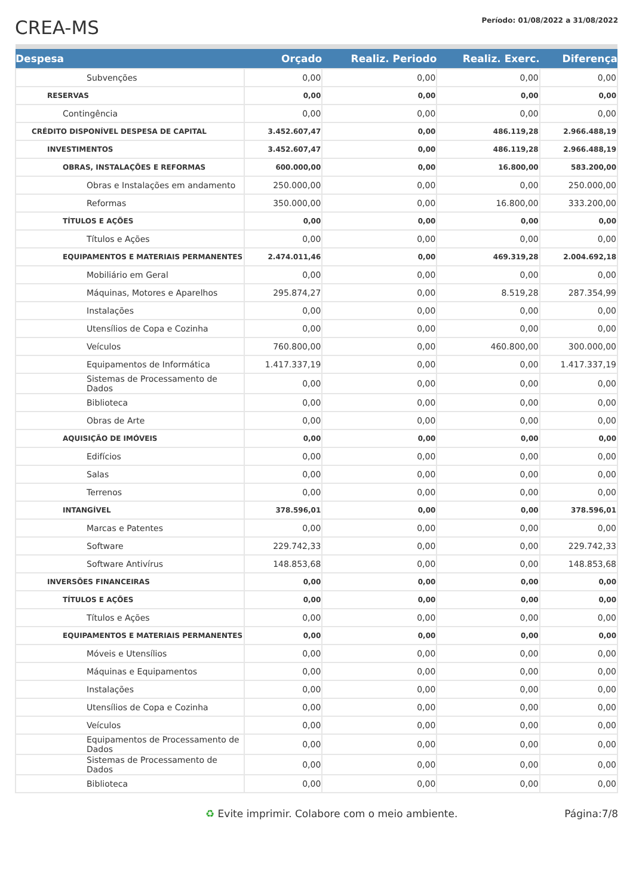CREA-MS
Período: 01/08/2022 a 31/08/2022
| Despesa | Orçado | Realiz. Periodo | Realiz. Exerc. | Diferença |
| --- | --- | --- | --- | --- |
| Subvenções | 0,00 | 0,00 | 0,00 | 0,00 |
| RESERVAS | 0,00 | 0,00 | 0,00 | 0,00 |
| Contingência | 0,00 | 0,00 | 0,00 | 0,00 |
| CRÉDITO DISPONÍVEL DESPESA DE CAPITAL | 3.452.607,47 | 0,00 | 486.119,28 | 2.966.488,19 |
| INVESTIMENTOS | 3.452.607,47 | 0,00 | 486.119,28 | 2.966.488,19 |
| OBRAS, INSTALAÇÕES E REFORMAS | 600.000,00 | 0,00 | 16.800,00 | 583.200,00 |
| Obras e Instalações em andamento | 250.000,00 | 0,00 | 0,00 | 250.000,00 |
| Reformas | 350.000,00 | 0,00 | 16.800,00 | 333.200,00 |
| TÍTULOS E AÇÕES | 0,00 | 0,00 | 0,00 | 0,00 |
| Títulos e Ações | 0,00 | 0,00 | 0,00 | 0,00 |
| EQUIPAMENTOS E MATERIAIS PERMANENTES | 2.474.011,46 | 0,00 | 469.319,28 | 2.004.692,18 |
| Mobiliário em Geral | 0,00 | 0,00 | 0,00 | 0,00 |
| Máquinas, Motores e Aparelhos | 295.874,27 | 0,00 | 8.519,28 | 287.354,99 |
| Instalações | 0,00 | 0,00 | 0,00 | 0,00 |
| Utensílios de Copa e Cozinha | 0,00 | 0,00 | 0,00 | 0,00 |
| Veículos | 760.800,00 | 0,00 | 460.800,00 | 300.000,00 |
| Equipamentos de Informática | 1.417.337,19 | 0,00 | 0,00 | 1.417.337,19 |
| Sistemas de Processamento de Dados | 0,00 | 0,00 | 0,00 | 0,00 |
| Biblioteca | 0,00 | 0,00 | 0,00 | 0,00 |
| Obras de Arte | 0,00 | 0,00 | 0,00 | 0,00 |
| AQUISIÇÃO DE IMÓVEIS | 0,00 | 0,00 | 0,00 | 0,00 |
| Edifícios | 0,00 | 0,00 | 0,00 | 0,00 |
| Salas | 0,00 | 0,00 | 0,00 | 0,00 |
| Terrenos | 0,00 | 0,00 | 0,00 | 0,00 |
| INTANGÍVEL | 378.596,01 | 0,00 | 0,00 | 378.596,01 |
| Marcas e Patentes | 0,00 | 0,00 | 0,00 | 0,00 |
| Software | 229.742,33 | 0,00 | 0,00 | 229.742,33 |
| Software Antivírus | 148.853,68 | 0,00 | 0,00 | 148.853,68 |
| INVERSÕES FINANCEIRAS | 0,00 | 0,00 | 0,00 | 0,00 |
| TÍTULOS E AÇÕES | 0,00 | 0,00 | 0,00 | 0,00 |
| Títulos e Ações | 0,00 | 0,00 | 0,00 | 0,00 |
| EQUIPAMENTOS E MATERIAIS PERMANENTES | 0,00 | 0,00 | 0,00 | 0,00 |
| Móveis e Utensílios | 0,00 | 0,00 | 0,00 | 0,00 |
| Máquinas e Equipamentos | 0,00 | 0,00 | 0,00 | 0,00 |
| Instalações | 0,00 | 0,00 | 0,00 | 0,00 |
| Utensílios de Copa e Cozinha | 0,00 | 0,00 | 0,00 | 0,00 |
| Veículos | 0,00 | 0,00 | 0,00 | 0,00 |
| Equipamentos de Processamento de Dados | 0,00 | 0,00 | 0,00 | 0,00 |
| Sistemas de Processamento de Dados | 0,00 | 0,00 | 0,00 | 0,00 |
| Biblioteca | 0,00 | 0,00 | 0,00 | 0,00 |
♻ Evite imprimir. Colabore com o meio ambiente. Página:7/8